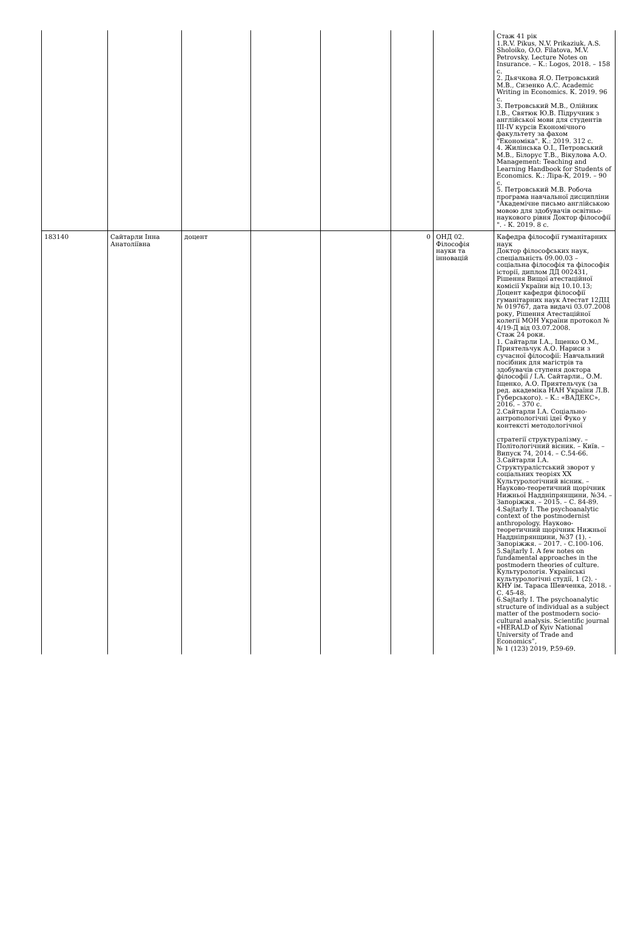| | | | | | | | Стаж 41 рік 1.R.V. Pikus, N.V. Prikaziuk, A.S. Sholoiko, O.O. Filatova, M.V. Petrovsky. Lecture Notes on Insurance. – К.: Logos, 2018. – 158 с. 2. Дьячкова Я.О. Петровський М.В., Сизенко А.С. Academic Writing in Economics. К. 2019. 96 с. 3. Петровський М.В., Олійник І.В., Святюк Ю.В. Підручник з англійської мови для студентів III-IV курсів Економічного факультету за фахом "Економіка". К.: 2019. 312 с. 4. Жилінська О.І., Петровський М.В., Білорус Т.В., Вікулова А.О. Management: Teaching and Learning Handbook for Students of Economics. К.: Ліра-К, 2019. – 90 с. 5. Петровський М.В. Робоча програма навчальної дисципліни "Академічне письмо англійською мовою для здобувачів освітньо-наукового рівня Доктор філософії ". - К. 2019. 8 с. |
| 183140 | Сайтарли Інна Анатоліївна | доцент | | | 0 | ОНД 02. Філософія науки та інновацій | Кафедра філософії гуманітарних наук Доктор філософських наук, спеціальність 09.00.03 – соціальна філософія та філософія історії, диплом ДД 002431, Рішення Вищої атестаційної комісії України від 10.10.13; Доцент кафедри філософії гуманітарних наук Атестат 12ДЦ № 019767, дата видачі 03.07.2008 року, Рішення Атестаційної колегії МОН України протокол № 4/19-Д від 03.07.2008. Стаж 24 роки. 1. Сайтарли І.А., Іщенко О.М., Приятельчук А.О. Нариси з сучасної філософії: Навчальний посібник для магістрів та здобувачів ступеня доктора філософії / І.А. Сайтарли., О.М. Іщенко, А.О. Приятельчук (за ред. академіка НАН України Л.В. Губерського). – К.: «ВАДЕКС», 2016. – 370 с. 2.Сайтарли І.А. Соціально-антропологічні ідеї Фуко у контексті методологічної стратегії структуралізму. – Політологічний вісник. – Київ. – Випуск 74, 2014. – С.54-66. 3.Сайтарли І.А. Структуралістський зворот у соціальних теоріях ХХ Культурологічний вісник. – Науково-теоретичний щорічник Нижньої Наддніпрянщини, №34. – Запоріжжя. – 2015. – С. 84-89. 4.Sajtarly I. The psychoanalytic context of the postmodernist anthropology. Науково-теоретичний щорічник Нижньої Наддніпрянщини, №37 (1). - Запоріжжя. – 2017. - С.100-106. 5.Sajtarly I. A few notes on fundamental approaches in the postmodern theories of culture. Культурологія. Українські культурологічні студії, 1 (2). - КНУ ім. Тараса Шевченка, 2018. - С. 45-48. 6.Sajtarly I. The psychoanalytic structure of individual as a subject matter of the postmodern socio-cultural analysis. Scientific journal «HERALD of Kyiv National University of Trade and Economics”, № 1 (123) 2019, P.59-69. |